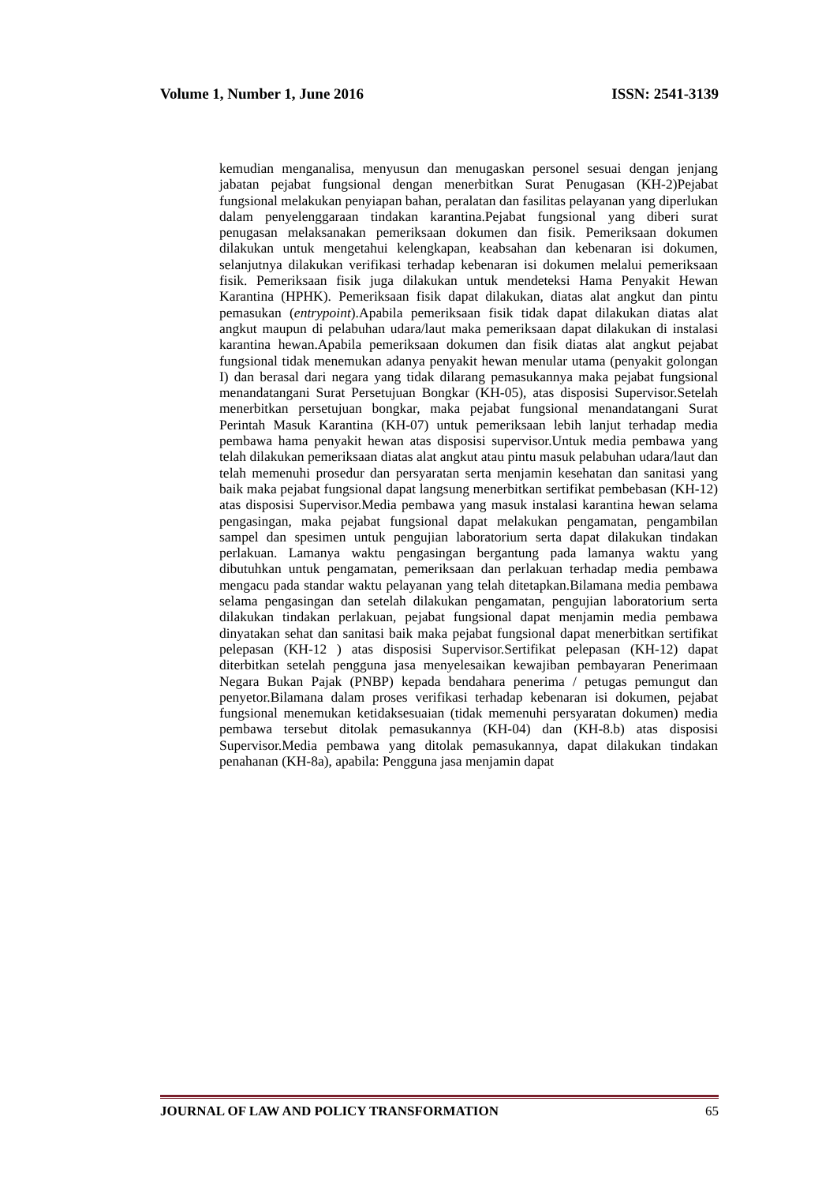Volume 1, Number 1, June 2016 ISSN: 2541-3139
kemudian menganalisa, menyusun dan menugaskan personel sesuai dengan jenjang jabatan pejabat fungsional dengan menerbitkan Surat Penugasan (KH-2)Pejabat fungsional melakukan penyiapan bahan, peralatan dan fasilitas pelayanan yang diperlukan dalam penyelenggaraan tindakan karantina.Pejabat fungsional yang diberi surat penugasan melaksanakan pemeriksaan dokumen dan fisik. Pemeriksaan dokumen dilakukan untuk mengetahui kelengkapan, keabsahan dan kebenaran isi dokumen, selanjutnya dilakukan verifikasi terhadap kebenaran isi dokumen melalui pemeriksaan fisik. Pemeriksaan fisik juga dilakukan untuk mendeteksi Hama Penyakit Hewan Karantina (HPHK). Pemeriksaan fisik dapat dilakukan, diatas alat angkut dan pintu pemasukan (entrypoint).Apabila pemeriksaan fisik tidak dapat dilakukan diatas alat angkut maupun di pelabuhan udara/laut maka pemeriksaan dapat dilakukan di instalasi karantina hewan.Apabila pemeriksaan dokumen dan fisik diatas alat angkut pejabat fungsional tidak menemukan adanya penyakit hewan menular utama (penyakit golongan I) dan berasal dari negara yang tidak dilarang pemasukannya maka pejabat fungsional menandatangani Surat Persetujuan Bongkar (KH-05), atas disposisi Supervisor.Setelah menerbitkan persetujuan bongkar, maka pejabat fungsional menandatangani Surat Perintah Masuk Karantina (KH-07) untuk pemeriksaan lebih lanjut terhadap media pembawa hama penyakit hewan atas disposisi supervisor.Untuk media pembawa yang telah dilakukan pemeriksaan diatas alat angkut atau pintu masuk pelabuhan udara/laut dan telah memenuhi prosedur dan persyaratan serta menjamin kesehatan dan sanitasi yang baik maka pejabat fungsional dapat langsung menerbitkan sertifikat pembebasan (KH-12) atas disposisi Supervisor.Media pembawa yang masuk instalasi karantina hewan selama pengasingan, maka pejabat fungsional dapat melakukan pengamatan, pengambilan sampel dan spesimen untuk pengujian laboratorium serta dapat dilakukan tindakan perlakuan. Lamanya waktu pengasingan bergantung pada lamanya waktu yang dibutuhkan untuk pengamatan, pemeriksaan dan perlakuan terhadap media pembawa mengacu pada standar waktu pelayanan yang telah ditetapkan.Bilamana media pembawa selama pengasingan dan setelah dilakukan pengamatan, pengujian laboratorium serta dilakukan tindakan perlakuan, pejabat fungsional dapat menjamin media pembawa dinyatakan sehat dan sanitasi baik maka pejabat fungsional dapat menerbitkan sertifikat pelepasan (KH-12 ) atas disposisi Supervisor.Sertifikat pelepasan (KH-12) dapat diterbitkan setelah pengguna jasa menyelesaikan kewajiban pembayaran Penerimaan Negara Bukan Pajak (PNBP) kepada bendahara penerima / petugas pemungut dan penyetor.Bilamana dalam proses verifikasi terhadap kebenaran isi dokumen, pejabat fungsional menemukan ketidaksesuaian (tidak memenuhi persyaratan dokumen) media pembawa tersebut ditolak pemasukannya (KH-04) dan (KH-8.b) atas disposisi Supervisor.Media pembawa yang ditolak pemasukannya, dapat dilakukan tindakan penahanan (KH-8a), apabila: Pengguna jasa menjamin dapat
JOURNAL OF LAW AND POLICY TRANSFORMATION 65